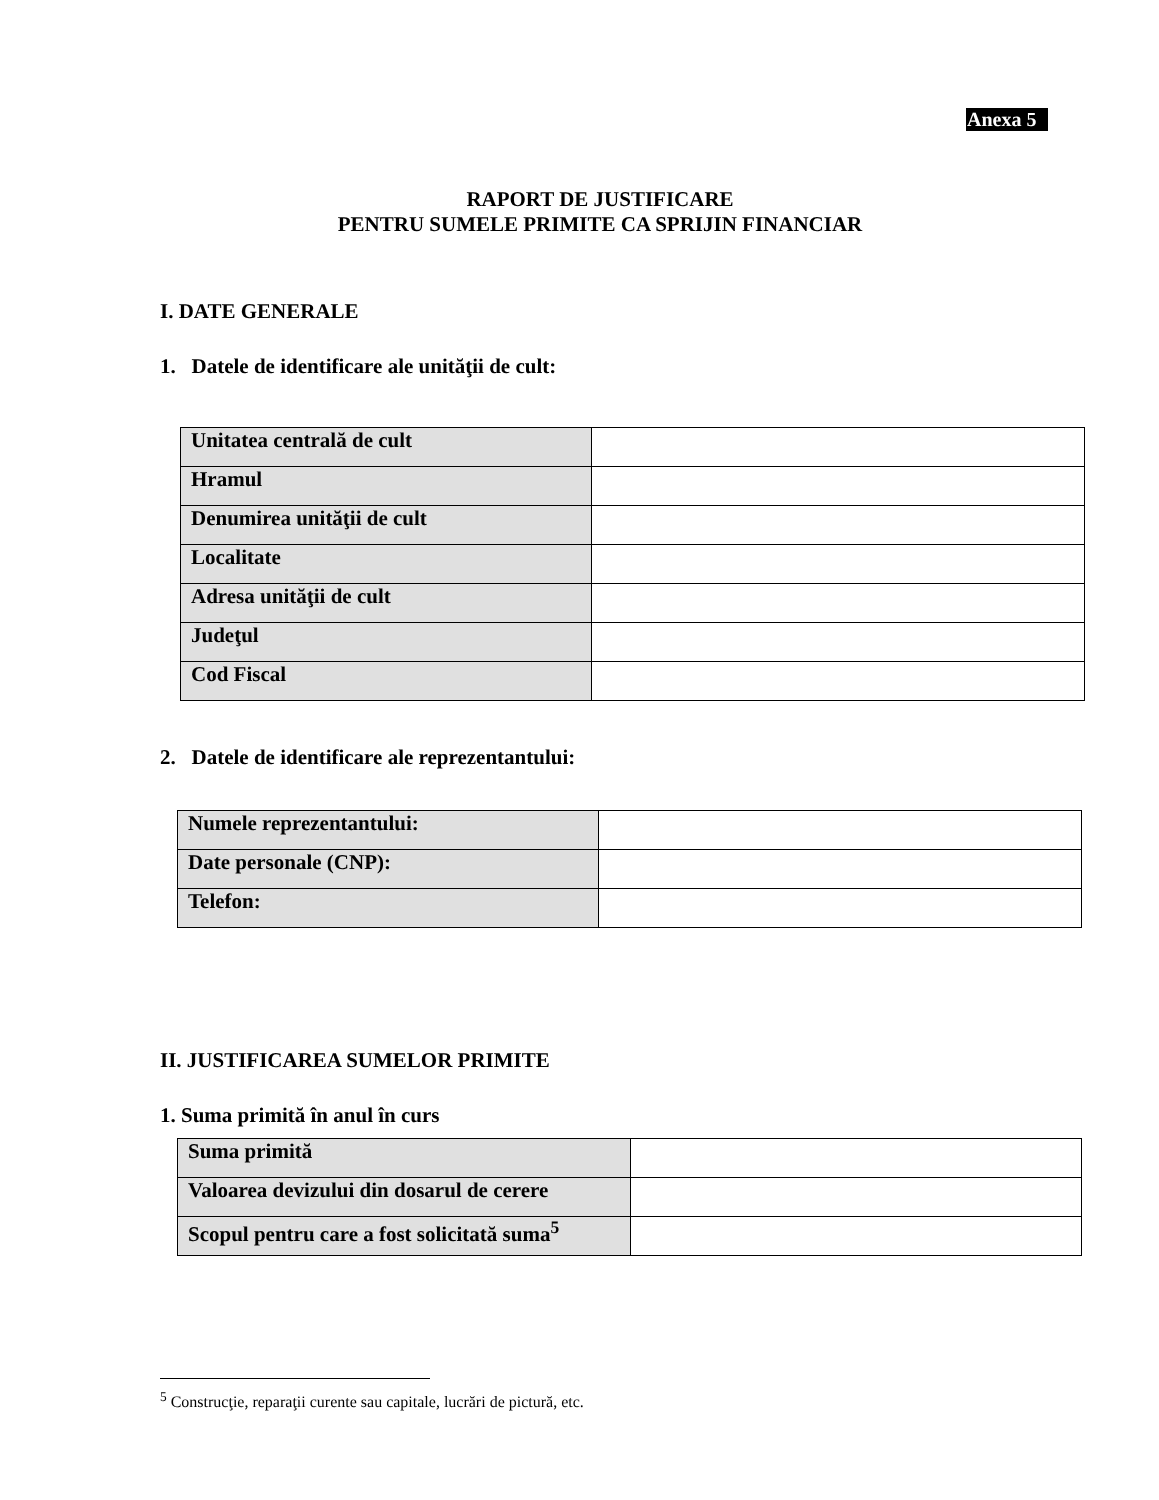Anexa 5
RAPORT DE JUSTIFICARE
PENTRU SUMELE PRIMITE CA SPRIJIN FINANCIAR
I. DATE GENERALE
1. Datele de identificare ale unităţii de cult:
| Unitatea centrală de cult | |
| Hramul | |
| Denumirea unităţii de cult | |
| Localitate | |
| Adresa unităţii de cult | |
| Judeţul | |
| Cod Fiscal | |
2. Datele de identificare ale reprezentantului:
| Numele reprezentantului: | |
| Date personale (CNP): | |
| Telefon: | |
II. JUSTIFICAREA SUMELOR PRIMITE
1. Suma primită în anul în curs
| Suma primită | |
| Valoarea devizului din dosarul de cerere | |
| Scopul pentru care a fost solicitată suma<sup>5</sup> | |
<sup>5</sup> Construcţie, reparaţii curente sau capitale, lucrări de pictură, etc.